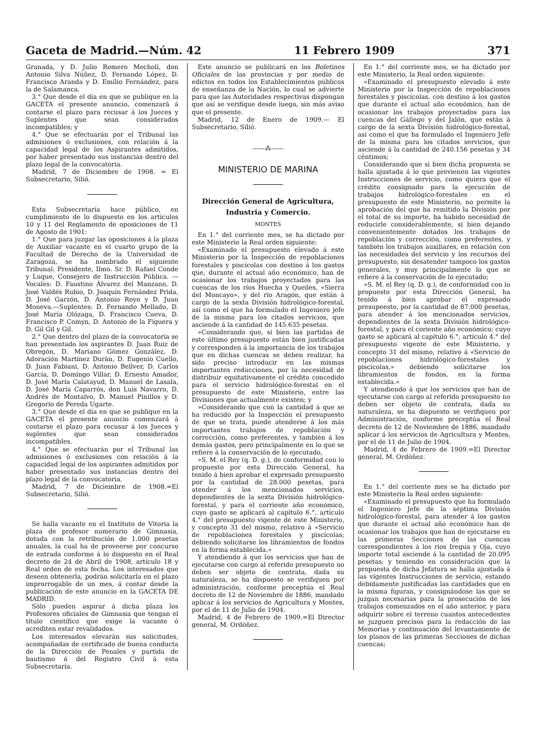Gaceta de Madrid.—Núm. 42 11 Febrero 1909 371
Granada, y D. Julio Romero Mecholí, don Antonio Silva Núñez, D. Fernando López, D. Francisco Aranda y D. Emilio Fernández, para la de Salamanca.
3.° Que desde el día en que se publique en la GACETA el presente anuncio, comenzará á contarse el plazo para recusar á los Jueces y Suplentes que sean considerados incompatibles; y
4.° Que se efectuarán por el Tribunal las admisiones ó exclusiones, con relación á la capacidad legal de los Aspirantes admitidos, por haber presentado sus instancias dentro del plazo legal de la convocatoria.
Madrid, 7 de Diciembre de 1908. = El Subsecretario, Silió.
Esta Subsecretaría hace público, en cumplimiento de lo dispuesto en los artículos 10 y 11 del Reglamento de oposiciones de 11 de Agosto de 1901:
1.° Que para juzgar las oposiciones á la plaza de Auxiliar vacante en el cuarto grupo de la Facultad de Derecho de la Universidad de Zaragoza, se ha nombrado el siguiente Tribunal: Presidente, Ilmo. Sr. D. Rafael Conde y Luque, Consejero de Instrucción Pública. — Vocales: D. Faustino Álvarez del Manzano, D. José Valdés Rubio, D. Joaquín Fernández Prida, D. José Garzón, D. Antonio Royo y D. Juan Moneva.—Suplentes: D. Fernando Mellado, D. José María Olózaga, D. Francisco Cueva, D. Francisco P. Comyn, D. Antonio de la Figuera y D. Gil Gil y Gil.
2.° Que dentro del plazo de la convocatoria se han presentado los aspirantes D. Juan Ruiz de Obregón, D. Mariano Gómez González, D. Adoración Martínez Durán, D. Eugenio Cuello, D. Juan Fabiani, D. Antonio Bellver, D. Carlos García, D. Domingo Villar, D. Ernesto Amador, D. José María Calatayud, D. Manuel de Lasala, D. José María Caparrós, don Luis Navarro, D. Andrés de Montalvo, D. Manuel Pinillos y D. Gregorio de Pereda Ugarte.
3.° Que desde el día en que se publique en la GACETA el presente anuncio comenzará á contarse el plazo para recusar á los Jueces y suplentes que sean considerados incompatibles.
4.° Que se efectuarán por el Tribunal las admisiones ó exclusiones con relación á la capacidad legal de los aspirantes admitidos por haber presentado sus instancias dentro del plazo legal de la convocatoria.
Madrid, 7 de Diciembre de 1908.=El Subsecretario, Silió.
Se halla vacante en el Instituto de Vitoria la plaza de profesor numerario de Gimnasia, dotada con la retribución de 1.000 pesetas anuales, la cual ha de proveerse por concurso de entrada conforme á lo dispuesto en el Real decreto de 24 de Abril de 1908, artículo 18 y Real orden de esta fecha. Los interesados que deseen obtenerla, podrán solicitarla en el plazo improrrogable de un mes, á contar desde la publicación de este anuncio en la GACETA DE MADRID.
Sólo pueden aspirar á dicha plaza los Profesores oficiales de Gimnasia que tengan el título científico que exige la vacante ó acrediten estar revalidados.
Los interesados elevarán sus solicitudes, acompañadas de certificado de buena conducta de la Dirección de Penales y partida de bautismo ó del Registro Civil á esta Subsecretaría.
Este anuncio se publicará en los Boletines Oficiales de las provincias y por medio de edictos en todos los Establecimientos públicos de enseñanza de la Nación, lo cual se advierte para que las Autoridades respectivas dispongan que así se verifique desde luego, sin más aviso que el presente.
Madrid, 12 de Enero de 1909.— El Subsecretario, Silió.
——⁂——
MINISTERIO DE MARINA
Dirección General de Agricultura, Industria y Comercio.
MONTES
En 1.° del corriente mes, se ha dictado por este Ministerio la Real orden siguiente:
«Examinado el presupuesto elevado á este Ministerio por la Inspección de repoblaciones forestales y piscícolas con destino á los gastos que, durante el actual año económico, han de ocasionar los trabajos proyectados para las cuencas de los ríos Huecha y Queiles, «Sierra del Moncayo», y del río Aragón, que están á cargo de la sexta División hidrológico-forestal, así como el que ha formulado el Ingeniero jefe de la misma para los citados servicios, que asciende á la cantidad de 145.635 pesetas.
»Considerando que, si bien las partidas de este último presupuesto están bien justificadas y corresponden á la importancia de los trabajos que en dichas cuencas se deben realizar, ha sido preciso introducir en las mismas importantes reducciones, por la necesidad de distribuir equitativamente el crédito concedido para el servicio hidrológico-forestal en el presupuesto de este Ministerio, entre las Divisiones que actualmente existen; y
»Considerando que con la cantidad á que se ha reducido por la Inspección el presupuesto de que se trata, puede atenderse á los más importantes trabajos de repoblación y corrección, como preferentes, y también á los demás gastos, pero principalmente en lo que se refiere á la conservación de lo ejecutado,
»S. M. el Rey (q. D. g.), de conformidad con lo propuesto por esta Dirección General, ha tenido á bien aprobar el expresado presupuesto por la cantidad de 28.000 pesetas, para atender á los mencionados servicios, dependientes de la sexta División hidrológico-forestal, y para el corriente año económico, cuyo gasto se aplicará al capítulo 6.°, artículo 4.° del presupuesto vigente de este Ministerio, y concepto 31 del mismo, relativo á «Servicio de repoblaciones forestales y piscícolas; debiendo solicitarse los libramientos de fondos en la forma establecida.»
Y atendiendo á que los servicios que han de ejecutarse con cargo al referido presupuesto no deben ser objeto de contrata, dada su naturaleza, se ha dispuesto se verifiquen por administración, conforme preceptúa el Real decreto de 12 de Noviembre de 1886, mandado aplicar á los servicios de Agricultura y Montes, por el de 11 de Julio de 1904.
Madrid, 4 de Febrero de 1909.=El Director general, M. Ordóñez.
En 1.° del corriente mes, se ha dictado por este Ministerio, la Real orden siguiente:
«Examinado el presupuesto elevado á este Ministerio por la Inspección de repoblaciones forestales y piscícolas, con destino á los gastos que durante el actual año económico, han de ocasionar los trabajos proyectados para las cuencas del Gállego y del Jalón, que están á cargo de la sexta División hidrológico-forestal, así como el que ha formulado el Ingeniero Jefe de la misma para los citados servicios, que asciende á la cantidad de 240.156 pesetas y 34 céntimos;
Considerando que si bien dicha propuesta se halla ajustada á lo que previenen las vigentes Instrucciones de servicio, como quiera que el crédito consignado para la ejecución de trabajos hidrológico-forestales en el presupuesto de este Ministerio, no permite la aprobación del que ha remitido la División por el total de su importe, ha habido necesidad de reducirle considerablemente, si bien dejando convenientemente dotados los trabajos de repoblación y corrección, como preferentes, y también los trabajos auxiliares, en relación con las necesidades del servicio y los recursos del presupuesto, sin desatender tampoco los gastos generales, y muy principalmente lo que se refiere á la conservación de lo ejecutado;
»S. M. el Rey (q. D. g.), de conformidad con lo propuesto por esta Dirección General, ha tenido á bien aprobar el expresado presupeesto, por la cantidad de 87.000 pesetas, para atender á los mencionados servicios, dependientes de la sexta División hidrológico-forestal, y para el coriente año económico; cuyo gasto se aplicará al capítulo 6.°, artículo 4.° del presupuesto vigente de este Ministerio, y concepto 31 del mismo, relativo á «Servicio de repoblaciones hidrológico-forestales y piscícolas,» debiendo solicitarse los libramientos de fondos, en la forma establecida.»
Y atendiendo á que los servicios que han de ejecutarse con cargo al referido presupuesto no deben ser objeto de contrata, dada su naturaleza, se ha dispuesto se verifiquen por Administración, conforme preceptúa el Real decreto de 12 de Noviembre de 1886, mandado aplicar á los servicios de Agricultura y Montes, por el de 11 de Julio de 1904.
Madrid, 4 de Febrero de 1909.=El Director general, M. Ordóñez.
En 1.° del corriente mes se ha dictado por este Ministerio la Real orden siguiente:
«Examinado el presupuesto que ha formulado el Ingeniero Jefe de la séptima División hidrológico-forestal, para atender á los gastos que durante el actual año económico han de ocasionar los trabajos que han de ejecutarse en las primeras Secciones de las cuencas correspondientes á los ríos Iregua y Oja, cuyo importe total asciende á la cantidad de 20.095 pesetas; y teniendo en consideración que la propuesta de dicha Jefatura se halla ajustada á las vigentes Instrucciones de servicio, estando debidamente justificadas las cantidades que en la misma figuran, y consignándose las que se juzgan necesarias para la prosecución de los trabajos comenzados en el año anterior, y para adquirir sobre el terreno cuantos antecedentes se juzguen precisos para la redacción de las Memorias y continuación del levantamiento de los planos de las primeras Secciones de dichas cuencas;